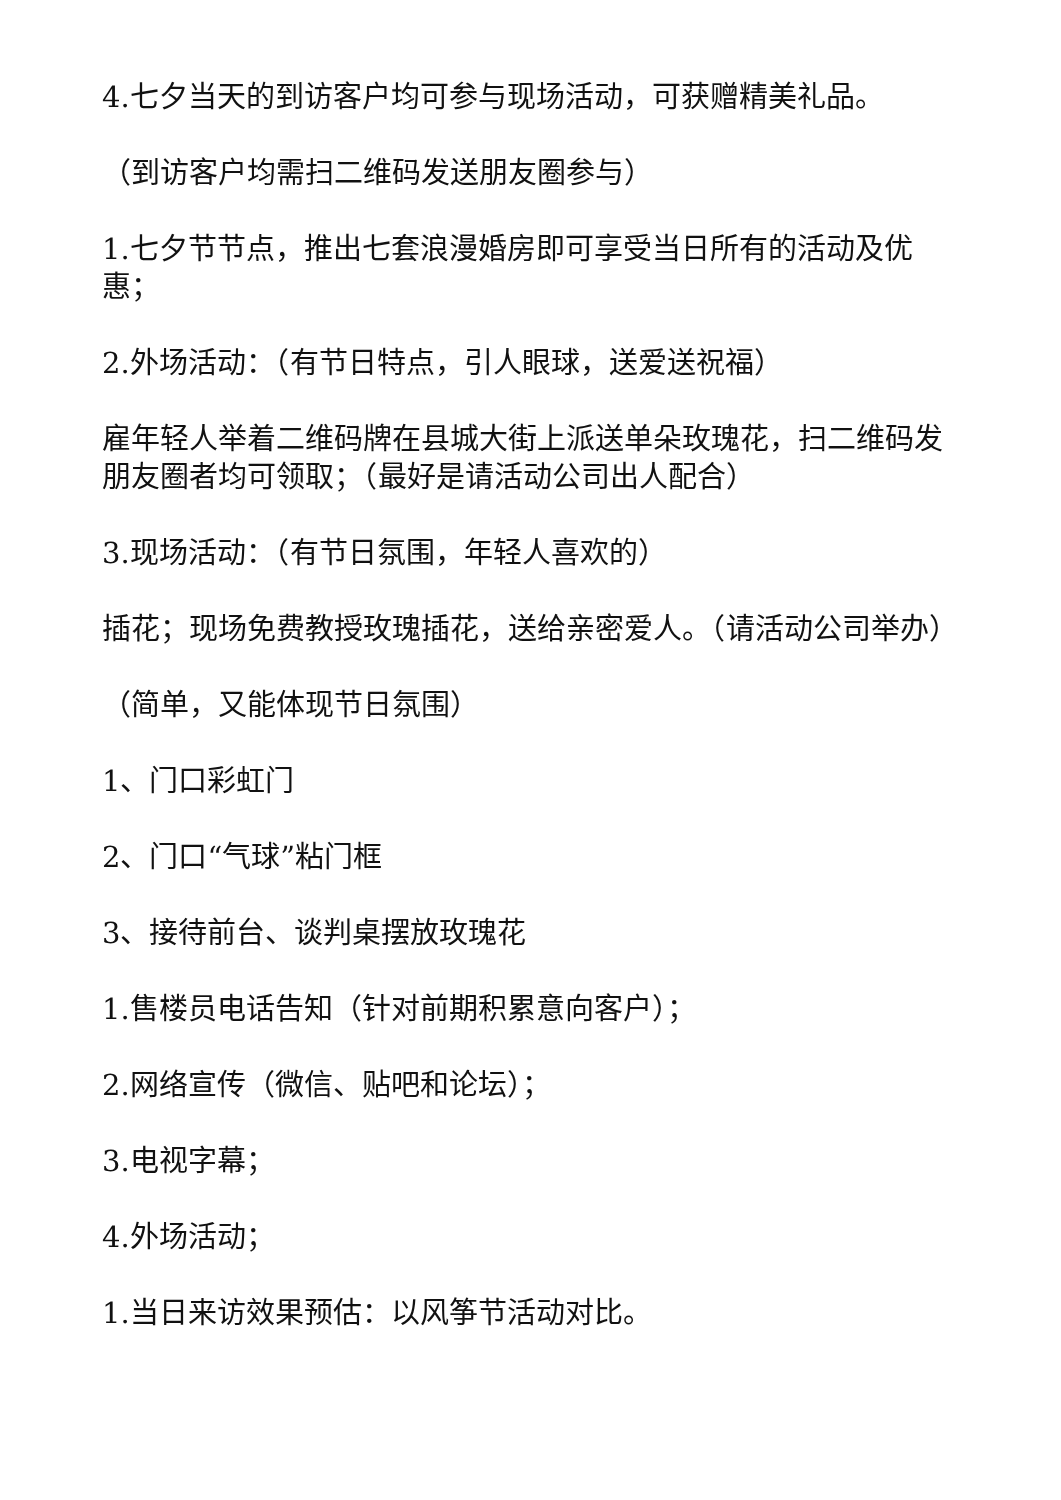4.七夕当天的到访客户均可参与现场活动，可获赠精美礼品。
（到访客户均需扫二维码发送朋友圈参与）
1.七夕节节点，推出七套浪漫婚房即可享受当日所有的活动及优惠；
2.外场活动：（有节日特点，引人眼球，送爱送祝福）
雇年轻人举着二维码牌在县城大街上派送单朵玫瑰花，扫二维码发朋友圈者均可领取；（最好是请活动公司出人配合）
3.现场活动：（有节日氛围，年轻人喜欢的）
插花；现场免费教授玫瑰插花，送给亲密爱人。（请活动公司举办）
（简单，又能体现节日氛围）
1、门口彩虹门
2、门口“气球”粘门框
3、接待前台、谈判桌摆放玫瑰花
1.售楼员电话告知（针对前期积累意向客户）；
2.网络宣传（微信、贴吧和论坛）；
3.电视字幕；
4.外场活动；
1.当日来访效果预估：以风筝节活动对比。